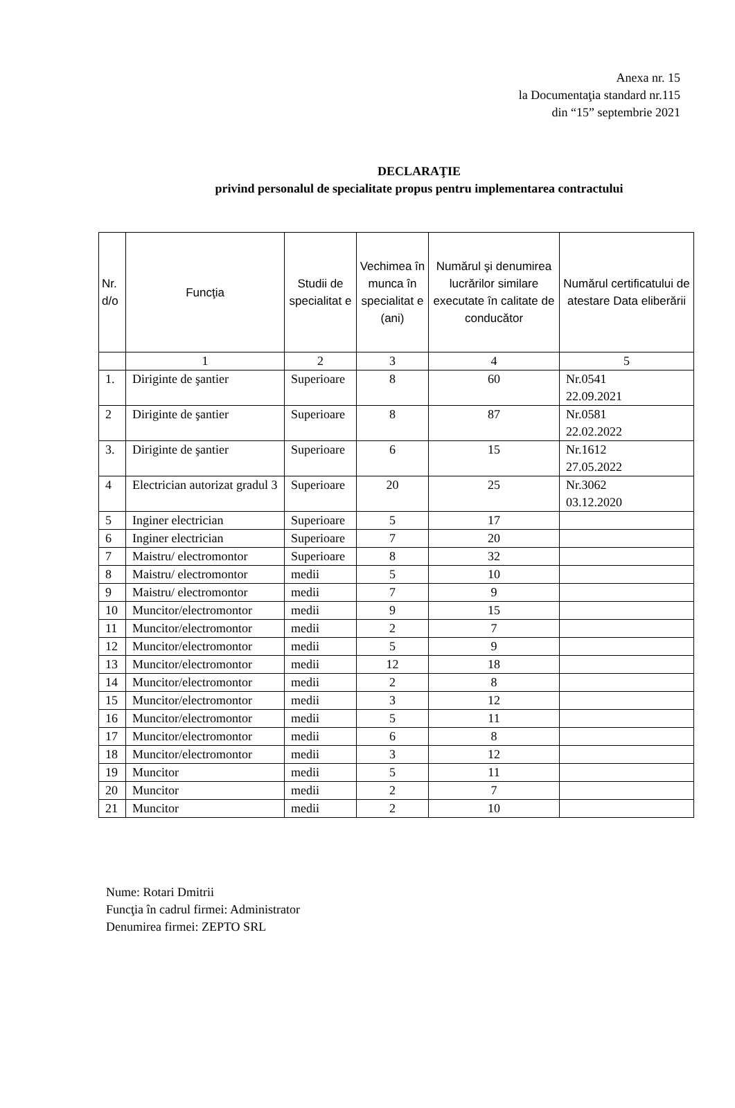Anexa nr. 15
la Documentaţia standard nr.115
din “15” septembrie 2021
DECLARAŢIE
privind personalul de specialitate propus pentru implementarea contractului
| Nr. d/o | Funcţia | Studii de specialitat e | Vechimea în munca în specialitat e (ani) | Numărul şi denumirea lucrărilor similare executate în calitate de conducător | Numărul certificatului de atestare Data eliberării |
| --- | --- | --- | --- | --- | --- |
| | 1 | 2 | 3 | 4 | 5 |
| 1. | Diriginte de şantier | Superioare | 8 | 60 | Nr.0541 22.09.2021 |
| 2 | Diriginte de şantier | Superioare | 8 | 87 | Nr.0581 22.02.2022 |
| 3. | Diriginte de şantier | Superioare | 6 | 15 | Nr.1612 27.05.2022 |
| 4 | Electrician autorizat gradul 3 | Superioare | 20 | 25 | Nr.3062 03.12.2020 |
| 5 | Inginer electrician | Superioare | 5 | 17 | |
| 6 | Inginer electrician | Superioare | 7 | 20 | |
| 7 | Maistru/ electromontor | Superioare | 8 | 32 | |
| 8 | Maistru/ electromontor | medii | 5 | 10 | |
| 9 | Maistru/ electromontor | medii | 7 | 9 | |
| 10 | Muncitor/electromontor | medii | 9 | 15 | |
| 11 | Muncitor/electromontor | medii | 2 | 7 | |
| 12 | Muncitor/electromontor | medii | 5 | 9 | |
| 13 | Muncitor/electromontor | medii | 12 | 18 | |
| 14 | Muncitor/electromontor | medii | 2 | 8 | |
| 15 | Muncitor/electromontor | medii | 3 | 12 | |
| 16 | Muncitor/electromontor | medii | 5 | 11 | |
| 17 | Muncitor/electromontor | medii | 6 | 8 | |
| 18 | Muncitor/electromontor | medii | 3 | 12 | |
| 19 | Muncitor | medii | 5 | 11 | |
| 20 | Muncitor | medii | 2 | 7 | |
| 21 | Muncitor | medii | 2 | 10 | |
Nume: Rotari Dmitrii
Funcţia în cadrul firmei: Administrator
Denumirea firmei: ZEPTO SRL